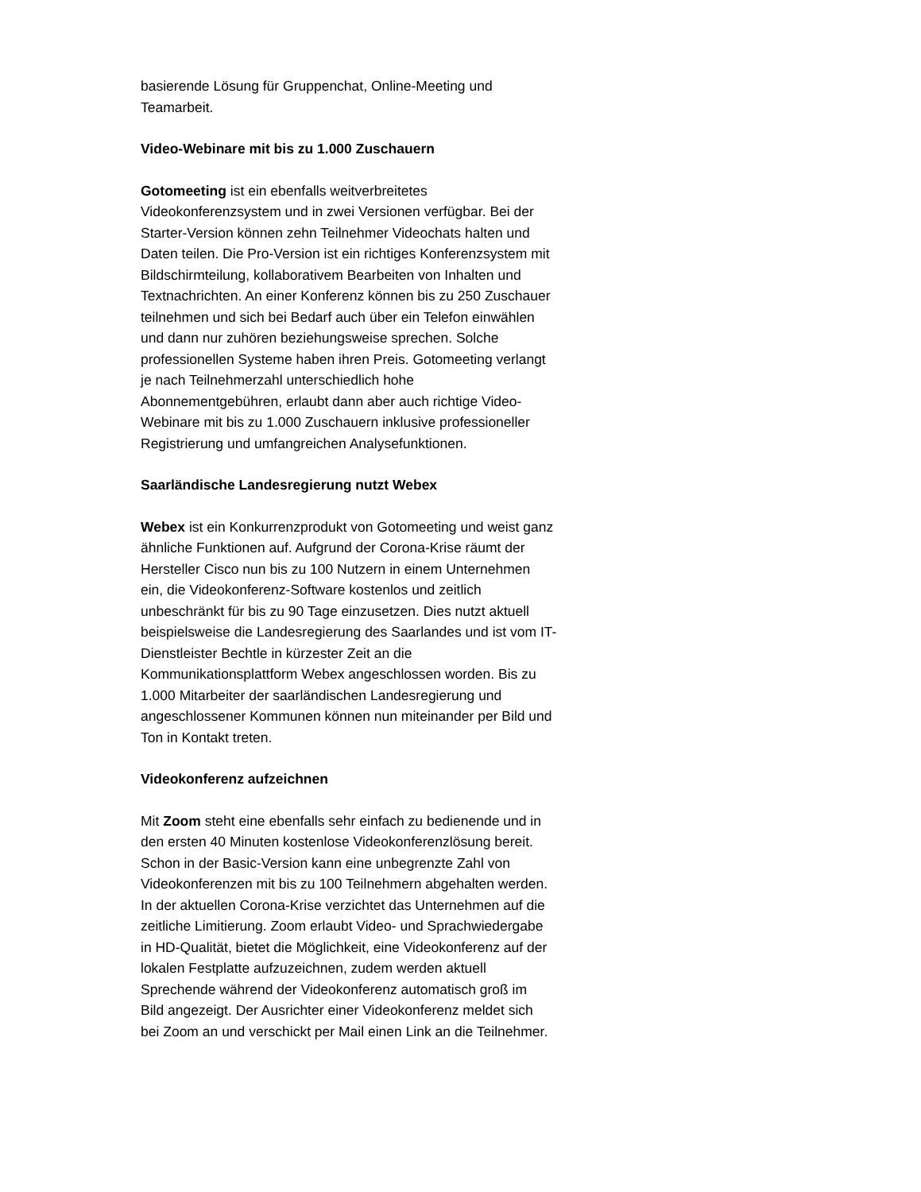basierende Lösung für Gruppenchat, Online-Meeting und
Teamarbeit.
Video-Webinare mit bis zu 1.000 Zuschauern
Gotomeeting ist ein ebenfalls weitverbreitetes
Videokonferenzsystem und in zwei Versionen verfügbar. Bei der
Starter-Version können zehn Teilnehmer Videochats halten und
Daten teilen. Die Pro-Version ist ein richtiges Konferenzsystem mit
Bildschirmteilung, kollaborativem Bearbeiten von Inhalten und
Textnachrichten. An einer Konferenz können bis zu 250 Zuschauer
teilnehmen und sich bei Bedarf auch über ein Telefon einwählen
und dann nur zuhören beziehungsweise sprechen. Solche
professionellen Systeme haben ihren Preis. Gotomeeting verlangt
je nach Teilnehmerzahl unterschiedlich hohe
Abonnementgebühren, erlaubt dann aber auch richtige Video-
Webinare mit bis zu 1.000 Zuschauern inklusive professioneller
Registrierung und umfangreichen Analysefunktionen.
Saarländische Landesregierung nutzt Webex
Webex ist ein Konkurrenzprodukt von Gotomeeting und weist ganz
ähnliche Funktionen auf. Aufgrund der Corona-Krise räumt der
Hersteller Cisco nun bis zu 100 Nutzern in einem Unternehmen
ein, die Videokonferenz-Software kostenlos und zeitlich
unbeschränkt für bis zu 90 Tage einzusetzen. Dies nutzt aktuell
beispielsweise die Landesregierung des Saarlandes und ist vom IT-
Dienstleister Bechtle in kürzester Zeit an die
Kommunikationsplattform Webex angeschlossen worden. Bis zu
1.000 Mitarbeiter der saarländischen Landesregierung und
angeschlossener Kommunen können nun miteinander per Bild und
Ton in Kontakt treten.
Videokonferenz aufzeichnen
Mit Zoom steht eine ebenfalls sehr einfach zu bedienende und in
den ersten 40 Minuten kostenlose Videokonferenzlösung bereit.
Schon in der Basic-Version kann eine unbegrenzte Zahl von
Videokonferenzen mit bis zu 100 Teilnehmern abgehalten werden.
In der aktuellen Corona-Krise verzichtet das Unternehmen auf die
zeitliche Limitierung. Zoom erlaubt Video- und Sprachwiedergabe
in HD-Qualität, bietet die Möglichkeit, eine Videokonferenz auf der
lokalen Festplatte aufzuzeichnen, zudem werden aktuell
Sprechende während der Videokonferenz automatisch groß im
Bild angezeigt. Der Ausrichter einer Videokonferenz meldet sich
bei Zoom an und verschickt per Mail einen Link an die Teilnehmer.